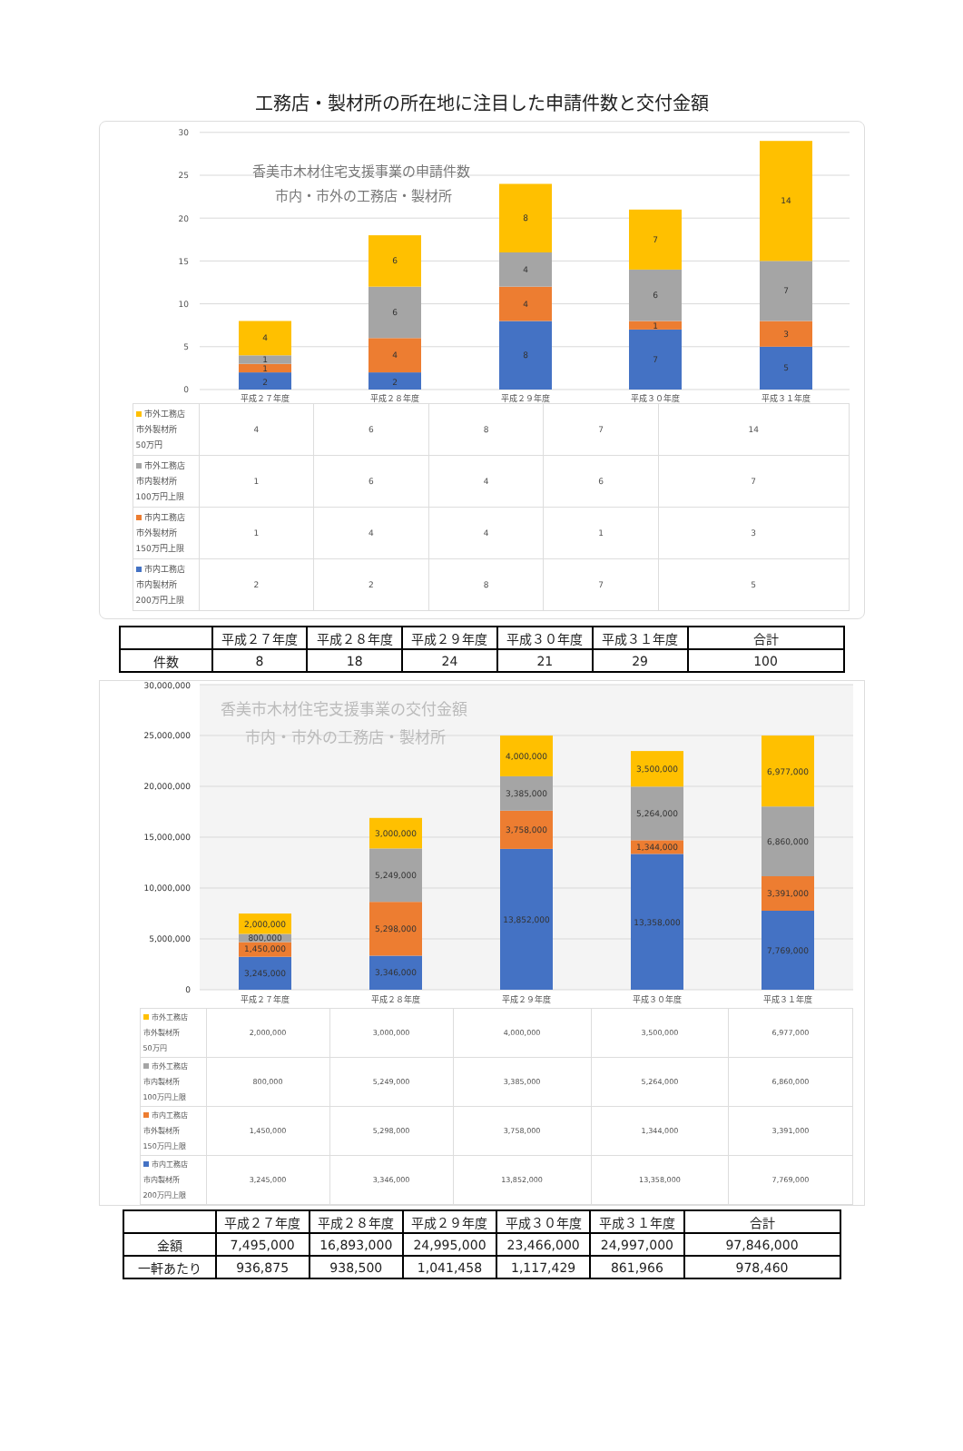工務店・製材所の所在地に注目した申請件数と交付金額
0
5
10
15
20
25
30
香美市木材住宅支援事業の申請件数
市内・市外の工務店・製材所
2
1
1
4
2
4
6
6
8
4
4
8
7
1
6
7
5
3
7
14
平成２７年度
平成２８年度
平成２９年度
平成３０年度
平成３１年度
| 市外工務店 市外製材所 50万円 | 4 | 6 | 8 | 7 | 14 |
| 市外工務店 市内製材所 100万円上限 | 1 | 6 | 4 | 6 | 7 |
| 市内工務店 市外製材所 150万円上限 | 1 | 4 | 4 | 1 | 3 |
| 市内工務店 市内製材所 200万円上限 | 2 | 2 | 8 | 7 | 5 |
| | 平成２７年度 | 平成２８年度 | 平成２９年度 | 平成３０年度 | 平成３１年度 | 合計 |
| 件数 | 8 | 18 | 24 | 21 | 29 | 100 |
0
5,000,000
10,000,000
15,000,000
20,000,000
25,000,000
30,000,000
香美市木材住宅支援事業の交付金額
市内・市外の工務店・製材所
3,245,000
1,450,000
800,000
2,000,000
3,346,000
5,298,000
5,249,000
3,000,000
13,852,000
3,758,000
3,385,000
4,000,000
13,358,000
1,344,000
5,264,000
3,500,000
7,769,000
3,391,000
6,860,000
6,977,000
平成２７年度
平成２８年度
平成２９年度
平成３０年度
平成３１年度
| 市外工務店 市外製材所 50万円 | 2,000,000 | 3,000,000 | 4,000,000 | 3,500,000 | 6,977,000 |
| 市外工務店 市内製材所 100万円上限 | 800,000 | 5,249,000 | 3,385,000 | 5,264,000 | 6,860,000 |
| 市内工務店 市外製材所 150万円上限 | 1,450,000 | 5,298,000 | 3,758,000 | 1,344,000 | 3,391,000 |
| 市内工務店 市内製材所 200万円上限 | 3,245,000 | 3,346,000 | 13,852,000 | 13,358,000 | 7,769,000 |
| | 平成２７年度 | 平成２８年度 | 平成２９年度 | 平成３０年度 | 平成３１年度 | 合計 |
| 金額 | 7,495,000 | 16,893,000 | 24,995,000 | 23,466,000 | 24,997,000 | 97,846,000 |
| 一軒あたり | 936,875 | 938,500 | 1,041,458 | 1,117,429 | 861,966 | 978,460 |